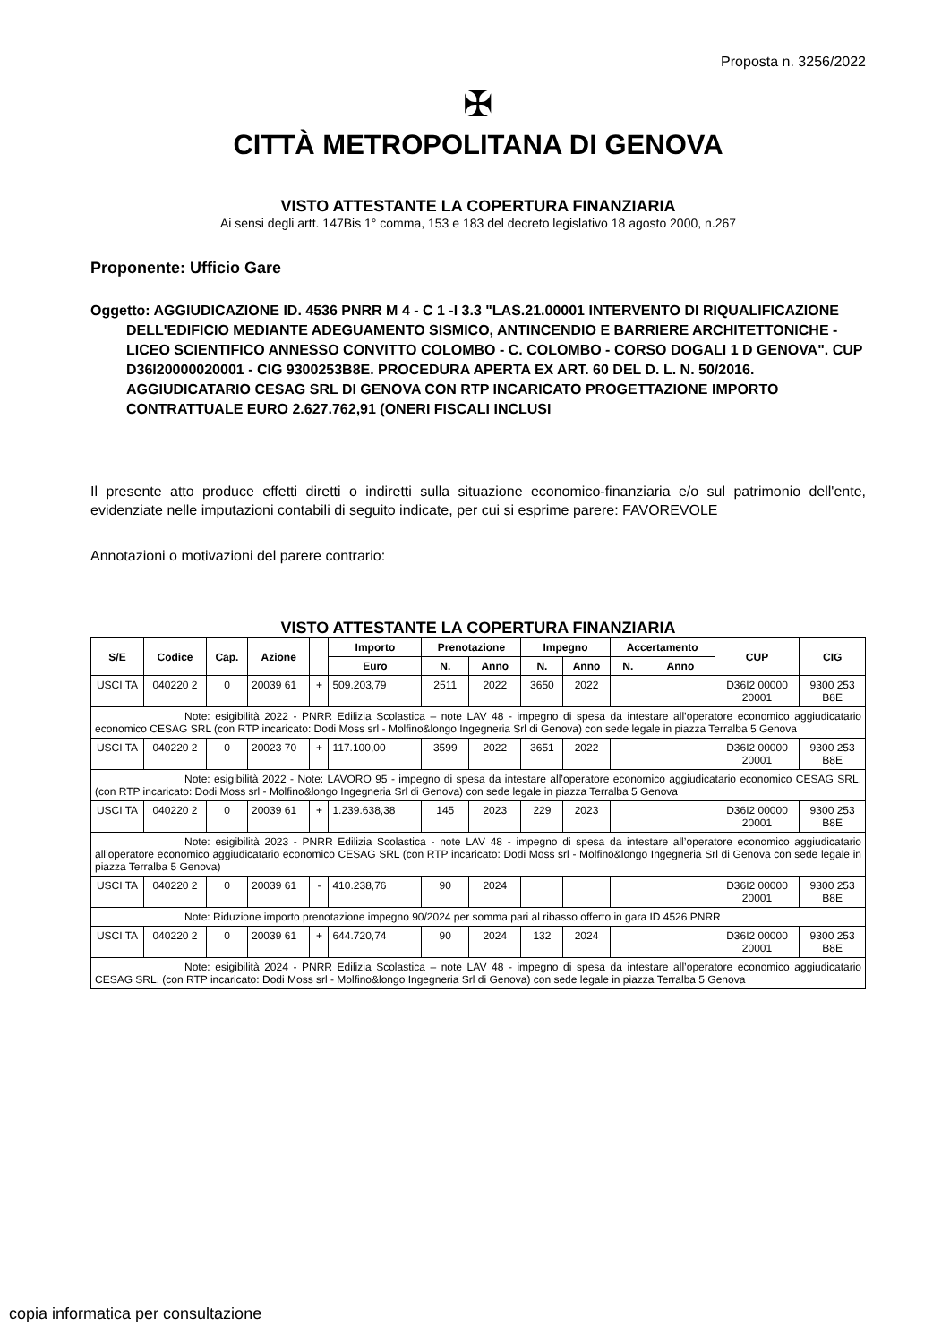Proposta n. 3256/2022
✠
CITTÀ METROPOLITANA DI GENOVA
VISTO ATTESTANTE LA COPERTURA FINANZIARIA
Ai sensi degli artt. 147Bis 1° comma, 153 e 183 del decreto legislativo 18 agosto 2000, n.267
Proponente: Ufficio Gare
Oggetto: AGGIUDICAZIONE ID. 4536 PNRR M 4 - C 1 -I 3.3 "LAS.21.00001 INTERVENTO DI RIQUALIFICAZIONE DELL'EDIFICIO MEDIANTE ADEGUAMENTO SISMICO, ANTINCENDIO E BARRIERE ARCHITETTONICHE - LICEO SCIENTIFICO ANNESSO CONVITTO COLOMBO - C. COLOMBO - CORSO DOGALI 1 D GENOVA". CUP D36I20000020001 - CIG 9300253B8E. PROCEDURA APERTA EX ART. 60 DEL D. L. N. 50/2016. AGGIUDICATARIO CESAG SRL DI GENOVA CON RTP INCARICATO PROGETTAZIONE IMPORTO CONTRATTUALE EURO 2.627.762,91 (ONERI FISCALI INCLUSI
Il presente atto produce effetti diretti o indiretti sulla situazione economico-finanziaria e/o sul patrimonio dell'ente, evidenziate nelle imputazioni contabili di seguito indicate, per cui si esprime parere: FAVOREVOLE
Annotazioni o motivazioni del parere contrario:
VISTO ATTESTANTE LA COPERTURA FINANZIARIA
| S/E | Codice | Cap. | Azione | | Importo | Prenotazione | | Impegno | | Accertamento | | CUP | CIG |
| --- | --- | --- | --- | --- | --- | --- | --- | --- | --- | --- | --- | --- | --- |
| | | | | | Euro | N. | Anno | N. | Anno | N. | Anno | | |
| USCI TA | 040220 2 | 0 | 20039 61 | + | 509.203,79 | 2511 | 2022 | 3650 | 2022 | | | D36I2 00000 20001 | 9300 253 B8E |
| Note: esigibilità 2022 - PNRR Edilizia Scolastica – note LAV 48 - impegno di spesa da intestare all’operatore economico aggiudicatario economico CESAG SRL (con RTP incaricato: Dodi Moss srl - Molfino&longo Ingegneria Srl di Genova) con sede legale in piazza Terralba 5 Genova | | | | | | | | | | | | | |
| USCI TA | 040220 2 | 0 | 20023 70 | + | 117.100,00 | 3599 | 2022 | 3651 | 2022 | | | D36I2 00000 20001 | 9300 253 B8E |
| Note: esigibilità 2022 - Note: LAVORO 95 - impegno di spesa da intestare all’operatore economico aggiudicatario economico CESAG SRL, (con RTP incaricato: Dodi Moss srl - Molfino&longo Ingegneria Srl di Genova) con sede legale in piazza Terralba 5 Genova | | | | | | | | | | | | | |
| USCI TA | 040220 2 | 0 | 20039 61 | + | 1.239.638,38 | 145 | 2023 | 229 | 2023 | | | D36I2 00000 20001 | 9300 253 B8E |
| Note: esigibilità 2023 - PNRR Edilizia Scolastica - note LAV 48 - impegno di spesa da intestare all’operatore economico aggiudicatario all’operatore economico aggiudicatario economico CESAG SRL (con RTP incaricato: Dodi Moss srl - Molfino&longo Ingegneria Srl di Genova con sede legale in piazza Terralba 5 Genova) | | | | | | | | | | | | | |
| USCI TA | 040220 2 | 0 | 20039 61 | - | 410.238,76 | 90 | 2024 | | | | | D36I2 00000 20001 | 9300 253 B8E |
| Note: Riduzione importo prenotazione impegno 90/2024 per somma pari al ribasso offerto in gara ID 4526 PNRR | | | | | | | | | | | | | |
| USCI TA | 040220 2 | 0 | 20039 61 | + | 644.720,74 | 90 | 2024 | 132 | 2024 | | | D36I2 00000 20001 | 9300 253 B8E |
| Note: esigibilità 2024 - PNRR Edilizia Scolastica – note LAV 48 - impegno di spesa da intestare all’operatore economico aggiudicatario CESAG SRL, (con RTP incaricato: Dodi Moss srl - Molfino&longo Ingegneria Srl di Genova) con sede legale in piazza Terralba 5 Genova | | | | | | | | | | | | | |
copia informatica per consultazione